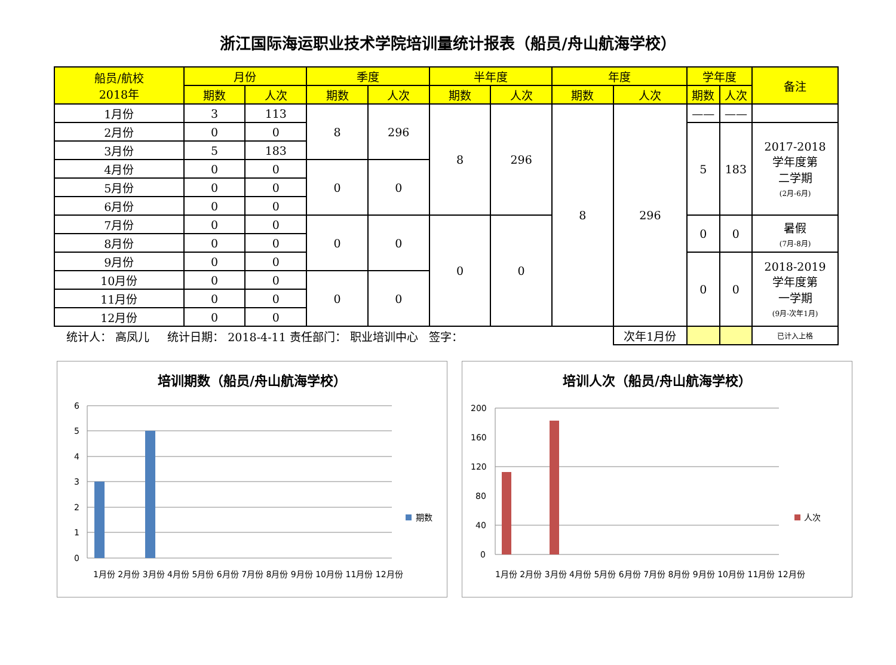浙江国际海运职业技术学院培训量统计报表（船员/舟山航海学校）
| 船员/航校 2018年 | 月份 | | 季度 | | 半年度 | | 年度 | | 学年度 | | 备注 |
| --- | --- | --- | --- | --- | --- | --- | --- | --- | --- | --- | --- |
| | 期数 | 人次 | 期数 | 人次 | 期数 | 人次 | 期数 | 人次 | 期数 | 人次 | |
| 1月份 | 3 | 113 | 8 | 296 | 8 | 296 | 8 | 296 | —— | —— | |
| 2月份 | 0 | 0 | | | | | | | 5 | 183 | 2017-2018 学年度第 二学期 (2月-6月) |
| 3月份 | 5 | 183 | | | | | | | | | |
| 4月份 | 0 | 0 | 0 | 0 | | | | | | | |
| 5月份 | 0 | 0 | | | | | | | | | |
| 6月份 | 0 | 0 | | | | | | | | | |
| 7月份 | 0 | 0 | 0 | 0 | 0 | 0 | | | 0 | 0 | 暑假 (7月-8月) |
| 8月份 | 0 | 0 | | | | | | | | | |
| 9月份 | 0 | 0 | | | | | | | 0 | 0 | 2018-2019 学年度第 一学期 (9月-次年1月) |
| 10月份 | 0 | 0 | 0 | 0 | | | | | | | |
| 11月份 | 0 | 0 | | | | | | | | | |
| 12月份 | 0 | 0 | | | | | | | | | |
| 统计人： 高凤儿 统计日期： 2018-4-11 责任部门： 职业培训中心 签字： | | | | | | | | 次年1月份 | | | 已计入上格 |
培训期数（船员/舟山航海学校）
6
5
4
3
2
1
0
期数
1月份 2月份 3月份 4月份 5月份 6月份 7月份 8月份 9月份 10月份 11月份 12月份
培训人次（船员/舟山航海学校）
200
160
120
80
40
0
人次
1月份 2月份 3月份 4月份 5月份 6月份 7月份 8月份 9月份 10月份 11月份 12月份